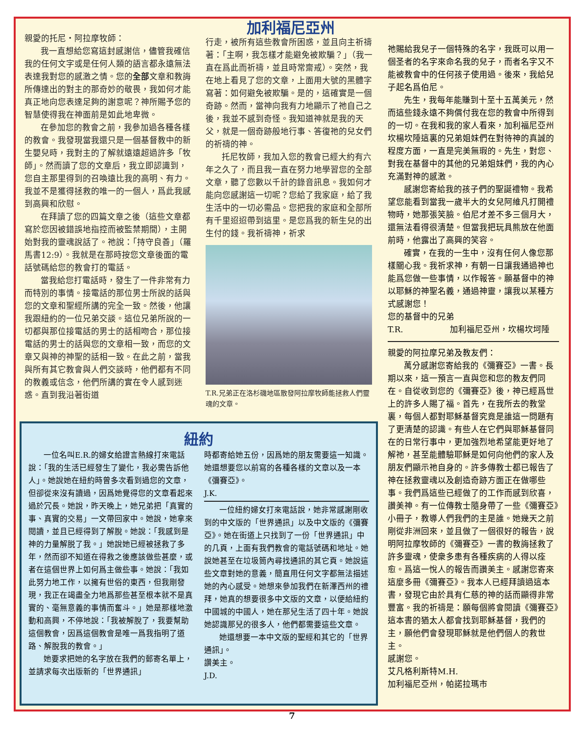親愛的托尼‧阿拉摩牧師：
我一直想給您寫這封感謝信，儘管我確信我的任何文字或是任何人類的語言都永遠無法表達我對您的感激之情。您的全部文章和教誨所傳達出的對主的那奇妙的敬畏，我如何才能真正地向您表達足夠的謝意呢？神所賜予您的智慧使得我在神面前是如此地卑微。
在參加您的教會之前，我參加過各種各樣的教會。我發現當我還只是一個基督教中的新生嬰兒時，我對主的了解就遠遠超過許多「牧師」。然而讀了您的文章后，我立即認識到，您自主那里得到的召喚遠比我的高明、有力。我並不是獲得拯救的唯一的一個人，爲此我感到高興和欣慰。
在拜讀了您的四篇文章之後（這些文章都寫於您因被錯誤地指控而被監禁期間），主開始對我的靈魂說話了。祂說：「持守良善」（羅馬書12:9）。我就是在那時按您文章後面的電話號碼給您的教會打的電話。
當我給您打電話時，發生了一件非常有力而特別的事情。接電話的那位男士所說的話與您的文章和聖經所講的完全一致。然後，他讓我跟紐約的一位兄弟交談。這位兄弟所說的一切都與那位接電話的男士的話相吻合，那位接電話的男士的話與您的文章相一致，而您的文章又與神的神聖的話相一致。在此之前，當我與所有其它教會與人們交談時，他們都有不同的教義或信念，他們所講的實在令人感到迷惑。直到我沿著街道
加利福尼亞州
行走，被所有這些教會所困惑，並且向主祈禱著：「主啊，我怎樣才能避免被欺騙？」（我一直在爲此而祈禱，並且時常齋戒）。突然，我在地上看見了您的文章，上面用大號的黑體字寫著：如何避免被欺騙。是的，這確實是一個奇跡。然而，當神向我有力地顯示了祂自己之後，我並不感到奇怪。我知道神就是我的天父，就是一個奇跡般地行事、答復祂的兒女們的祈禱的神。
托尼牧師，我加入您的教會已經大約有六年之久了，而且我一直在努力地學習您的全部文章，聽了您數以千計的錄音訊息。我如何才能向您感謝這一切呢？您給了我家庭，給了我生活中的一切必需品。您把我的家庭和全部所有千里迢迢帶到這里。是您爲我的新生兒的出生付的錢。我祈禱神，祈求
T.R.兄弟正在洛杉磯地區散發阿拉摩牧師能拯救人們靈魂的文章。
祂賜給我兒子一個特殊的名字，我既可以用一個圣者的名字來命名我的兒子，而者名字又不能被教會中的任何孩子使用過。後來，我給兒子起名爲伯尼。
先生，我每年能賺到十至十五萬美元，然而這些錢永遠不夠償付我在您的教會中所得到的一切。在我和我的家人看來，加利福尼亞州坎楊坎陲這裏的兄弟姐妹們在對待神的真誠的程度方面，一直是完美無瑕的。先生，對您、對我在基督中的其他的兄弟姐妹們，我的內心充滿對神的感激。
感謝您寄給我的孩子們的聖誕禮物。我希望您能看到當我一歲半大的女兒阿維凡打開禮物時，她那張笑臉。伯尼才差不多三個月大，還無法看得很清楚。但當我把玩具熊放在他面前時，他露出了高興的笑容。
確實，在我的一生中，沒有任何人像您那樣關心我。我祈求神，有朝一日讓我通過神也能爲您做一些事情，以作報答。願基督中的神以耶穌的神聖名義，通過神靈，讓我以某種方式感謝您！
您的基督中的兄弟
T.R. 加利福尼亞州，坎楊坎坷陲
親愛的阿拉摩兄弟及教友們：
萬分感謝您寄給我的《彌賽亞》一書。長期以來，這一預言一直與您和您的教友們同在。自從收到您的《彌賽亞》後，神已經爲世上的許多人賜了福。首先，在我所去的教堂裏，每個人都對耶穌基督究竟是誰這一問題有了更清楚的認識。有些人在它們與耶穌基督同在的日常行事中，更加強烈地希望能更好地了解祂，甚至能體驗耶穌是如何向他們的家人及朋友們顯示祂自身的。許多傳教士都已報告了神在拯救靈魂以及創造奇跡方面正在做哪些事。我們爲這些已經做了的工作而感到欣喜，讚美神。有一位傳教士隨身帶了一些《彌賽亞》小冊子，教導人們我們的主是誰。她幾天之前剛從非洲回來，並且做了一個很好的報告，說明阿拉摩牧師的《彌賽亞》一書的教誨拯救了許多靈魂，使衆多患有各種疾病的人得以痊愈。爲這一悅人的報告而讚美主。感謝您寄來這麼多冊《彌賽亞》。我本人已經拜讀過這本書，發現它由於具有仁慈的神的話而顯得非常豐富。我的祈禱是：願每個將會閱讀《彌賽亞》這本書的猶太人都會找到耶穌基督，我們的主，願他們會發現耶穌就是他們個人的救世主。
感謝您。
艾凡格利斯特M.H.
加利福尼亞州，帕諾拉瑪市
紐約
一位名叫E.R.的婦女給證言熱線打來電話說：「我的生活已經發生了變化，我必需告訴他人」。她說她在紐約時曾多次看到過您的文章，但卻從來沒有讀過，因爲她覺得您的文章看起來過於冗長。她說，昨天晚上，她兄弟把「真實的事、真實的交易」一文帶回家中。她說，她拿來閱讀，並且已經得到了解脫。她說：「我感到是神的力量解脱了我。」她說她已經被拯救了多年，然而卻不知道在得救之後應該做些甚麼，或者在這個世界上如何爲主做些事。她說：「我如此努力地工作，以擁有世俗的東西，但我剛發現，我正在竭盡全力地爲那些甚至根本就不是真實的、毫無意義的事情而奮斗。」她是那樣地激動和高興，不停地說：「我被解脫了，我要幫助這個教會，因爲這個教會是唯一爲我指明了道路、解脫我的教會。」
她要求把她的名字放在我們的郵寄名單上，並請求每次出版新的「世界通訊」
時都寄給她五份，因爲她的朋友需要這一知識。她還想要您以前寫的各種各樣的文章以及一本《彌賽亞》。
J.K.
一位紐約婦女打來電話說，她非常感謝剛收到的中文版的「世界通訊」以及中文版的《彌賽亞》。她在街道上只找到了一份「世界通訊」中的几頁，上面有我們教會的電話號碼和地址。她說她甚至在垃圾筒內尋找通訊的其它頁。她說這些文章對她的意義，簡直用任何文字都無法描述她的內心感受。她想來參加我們在新澤西州的禮拜，她真的想要很多中文版的文章，以便給紐約中國城的中國人，她在那兒生活了四十年。她說她認識那兒的很多人，他們都需要這些文章。
她還想要一本中文版的聖經和其它的「世界通訊」。
讚美主。
J.D.
7